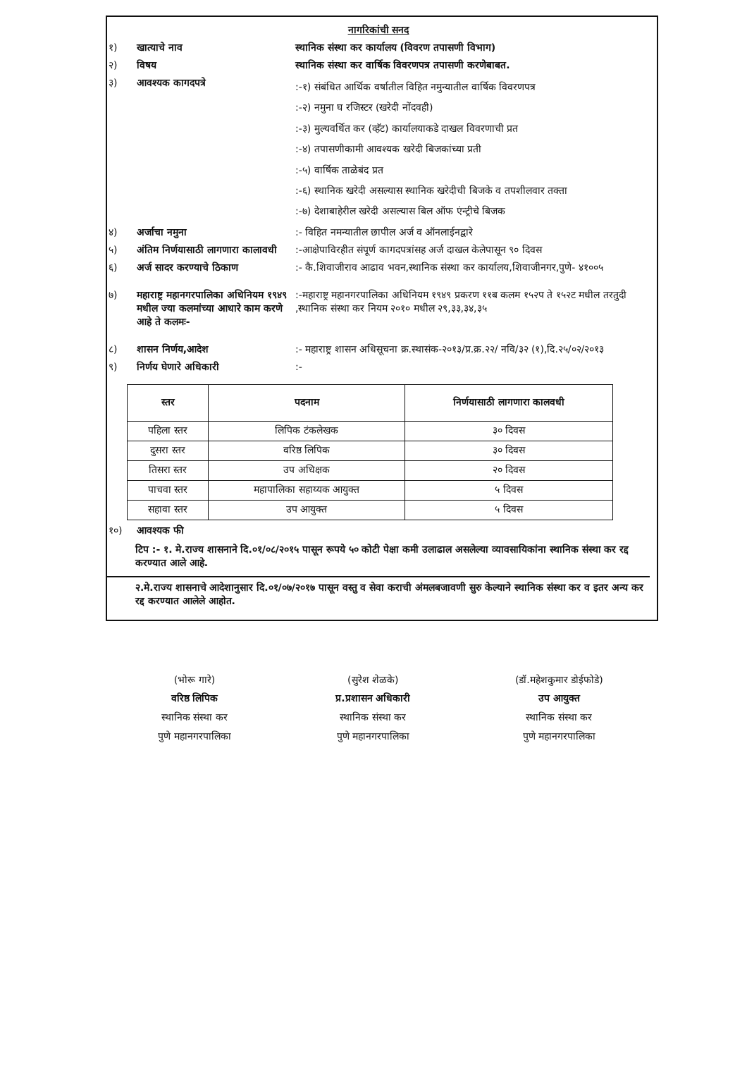नागरिकांची सनद
१) खात्याचे नाव स्थानिक संस्था कर कार्यालय (विवरण तपासणी विभाग)
२) विषय स्थानिक संस्था कर वार्षिक विवरणपत्र तपासणी करणेबाबत.
३) आवश्यक कागदपत्रे
:-१) संबंधित आर्थिक वर्षातील विहित नमुन्यातील वार्षिक विवरणपत्र
:-२) नमुना घ रजिस्टर (खरेदी नोंदवही)
:-३) मुल्यवर्धित कर (व्हॅट) कार्यालयाकडे दाखल विवरणाची प्रत
:-४) तपासणीकामी आवश्यक खरेदी बिजकांच्या प्रती
:-५) वार्षिक ताळेबंद प्रत
:-६) स्थानिक खरेदी असल्यास स्थानिक खरेदीची बिजके व तपशीलवार तक्ता
:-७) देशाबाहेरील खरेदी असल्यास बिल ऑफ एंन्ट्रीचे बिजक
४) अर्जाचा नमुना :- विहित नमन्यातील छापील अर्ज व ऑनलाईनद्वारे
५) अंतिम निर्णयासाठी लागणारा कालावधी
:-आक्षेपाविरहीत संपूर्ण कागदपत्रांसह अर्ज दाखल केलेपासून ९० दिवस
६) अर्ज सादर करण्याचे ठिकाण :- कै.शिवाजीराव आढाव भवन,स्थानिक संस्था कर कार्यालय,शिवाजीनगर,पुणे- ४१००५
७) महाराष्ट्र महानगरपालिका अधिनियम १९४९ मधील ज्या कलमांच्या आधारे काम करणे आहे ते कलमः-
:-महाराष्ट्र महानगरपालिका अधिनियम १९४९ प्रकरण ११ब कलम १५२प ते १५२ट मधील तरतुदी ,स्थानिक संस्था कर नियम २०१० मधील २९,३३,३४,३५
८) शासन निर्णय,आदेश :- महाराष्ट्र शासन अधिसूचना क्र.स्थासंक-२०१३/प्र.क्र.२२/ नवि/३२ (१),दि.२५/०२/२०१३
९) निर्णय घेणारे अधिकारी :-
| स्तर | पदनाम | निर्णयासाठी लागणारा कालवधी |
| --- | --- | --- |
| पहिला स्तर | लिपिक टंकलेखक | ३० दिवस |
| दुसरा स्तर | वरिष्ठ लिपिक | ३० दिवस |
| तिसरा स्तर | उप अधिक्षक | २० दिवस |
| पाचवा स्तर | महापालिका सहाय्यक आयुक्त | ५ दिवस |
| सहावा स्तर | उप आयुक्त | ५ दिवस |
१०) आवश्यक फी
टिप :- १. मे.राज्य शासनाने दि.०१/०८/२०१५ पासून रूपये ५० कोटी पेक्षा कमी उलाढाल असलेल्या व्यावसायिकांना स्थानिक संस्था कर रद्द करण्यात आले आहे.
२.मे.राज्य शासनाचे आदेशानुसार दि.०१/०७/२०१७ पासून वस्तु व सेवा कराची अंमलबजावणी सुरु केल्याने स्थानिक संस्था कर व इतर अन्य कर रद्द करण्यात आलेले आहोत.
(भोरू गारे)
वरिष्ठ लिपिक
स्थानिक संस्था कर
पुणे महानगरपालिका
(सुरेश शेळके)
प्र.प्रशासन अधिकारी
स्थानिक संस्था कर
पुणे महानगरपालिका
(डॉ.महेशकुमार डोईफोडे)
उप आयुक्त
स्थानिक संस्था कर
पुणे महानगरपालिका